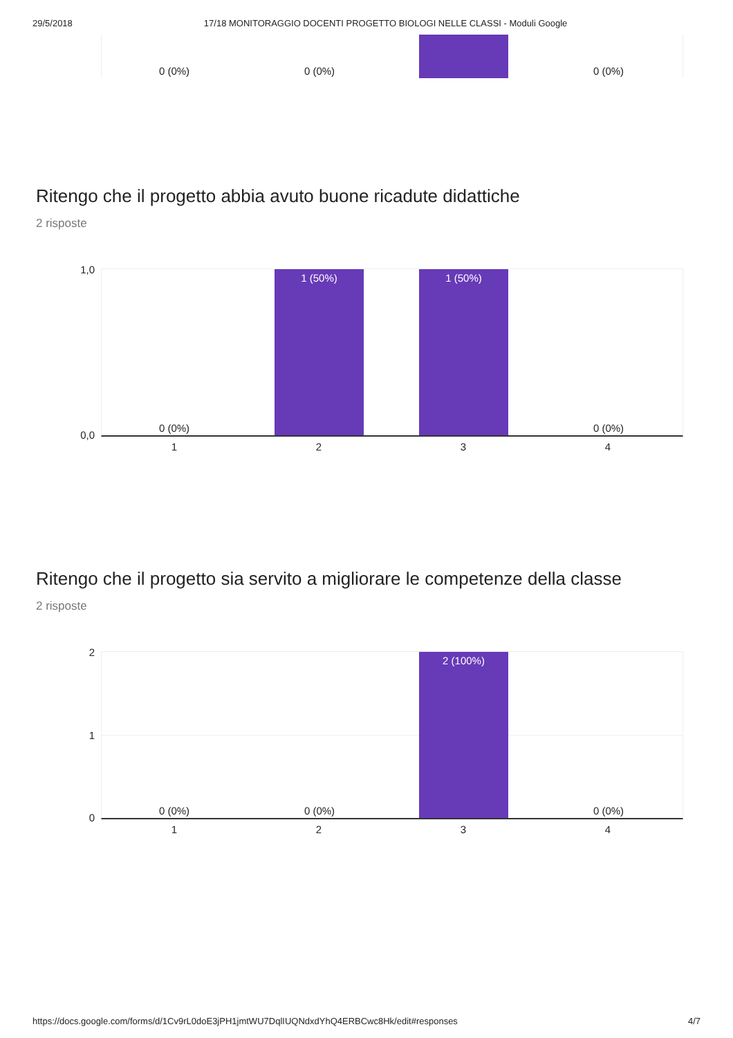29/5/2018 17/18 MONITORAGGIO DOCENTI PROGETTO BIOLOGI NELLE CLASSI - Moduli Google
0 (0%) 0 (0%) 0 (0%)
Ritengo che il progetto abbia avuto buone ricadute didattiche
2 risposte
1,0
0,0
0 (0%) 1 (50%) 1 (50%) 0 (0%)
1
2
3
4
Ritengo che il progetto sia servito a migliorare le competenze della classe
2 risposte
2
1
0
0 (0%) 0 (0%) 2 (100%) 0 (0%)
1
2
3
4
https://docs.google.com/forms/d/1Cv9rL0doE3jPH1jmtWU7DqlIUQNdxdYhQ4ERBCwc8Hk/edit#responses 4/7